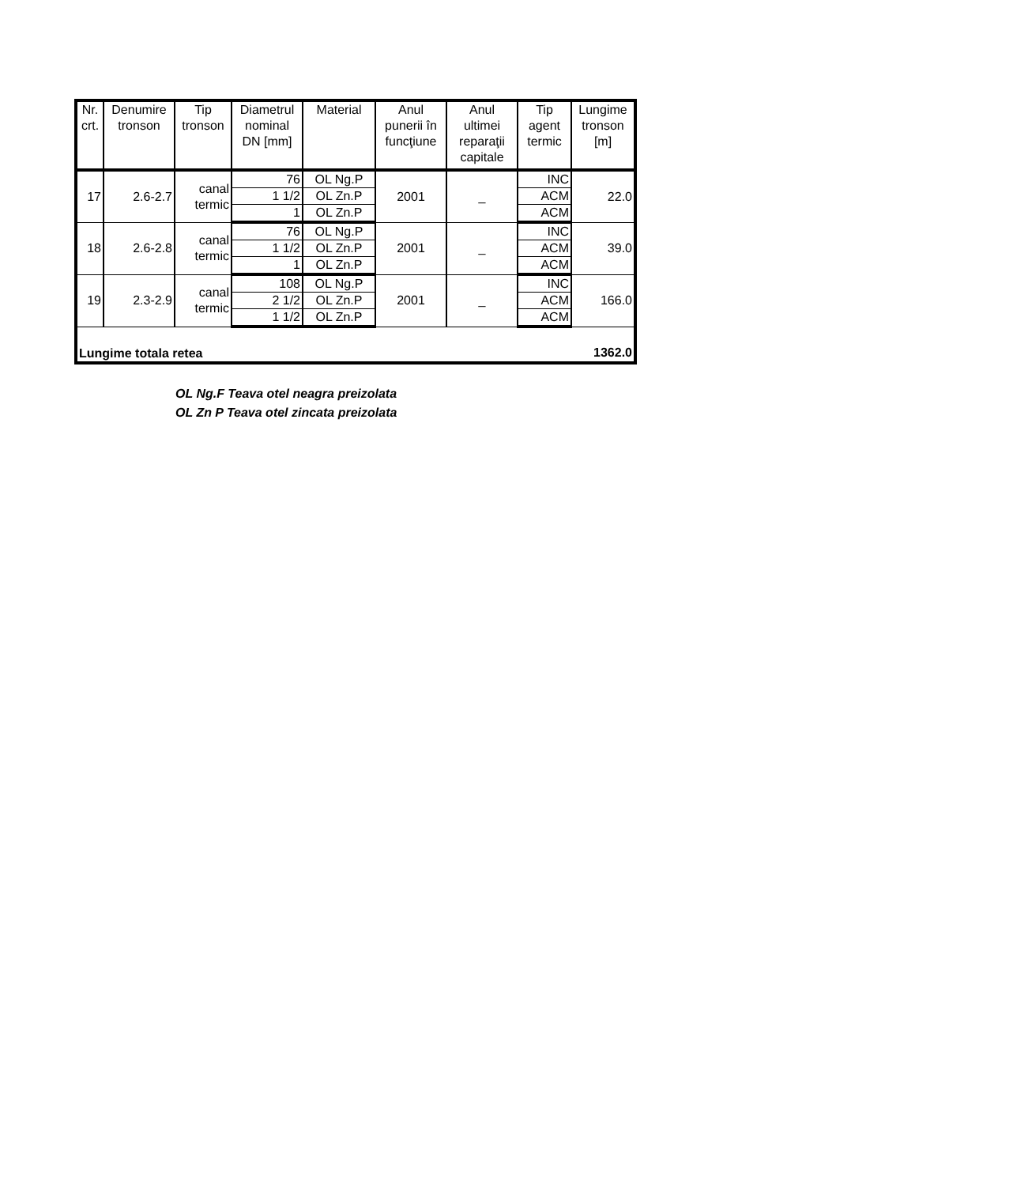| Nr. crt. | Denumire tronson | Tip tronson | Diametrul nominal DN [mm] | Material | Anul punerii în funcţiune | Anul ultimei reparaţii capitale | Tip agent termic | Lungime tronson [m] |
| --- | --- | --- | --- | --- | --- | --- | --- | --- |
| 17 | 2.6-2.7 | canal termic | 76 | OL Ng.P | 2001 | _ | INC | 22.0 |
| | | | 1 1/2 | OL Zn.P | | | ACM | |
| | | | 1 | OL Zn.P | | | ACM | |
| 18 | 2.6-2.8 | canal termic | 76 | OL Ng.P | 2001 | _ | INC | 39.0 |
| | | | 1 1/2 | OL Zn.P | | | ACM | |
| | | | 1 | OL Zn.P | | | ACM | |
| 19 | 2.3-2.9 | canal termic | 108 | OL Ng.P | 2001 | _ | INC | 166.0 |
| | | | 2 1/2 | OL Zn.P | | | ACM | |
| | | | 1 1/2 | OL Zn.P | | | ACM | |
| Lungime totala retea | | | | | | | | 1362.0 |
OL Ng.F Teava otel neagra preizolata
OL Zn P Teava otel zincata preizolata